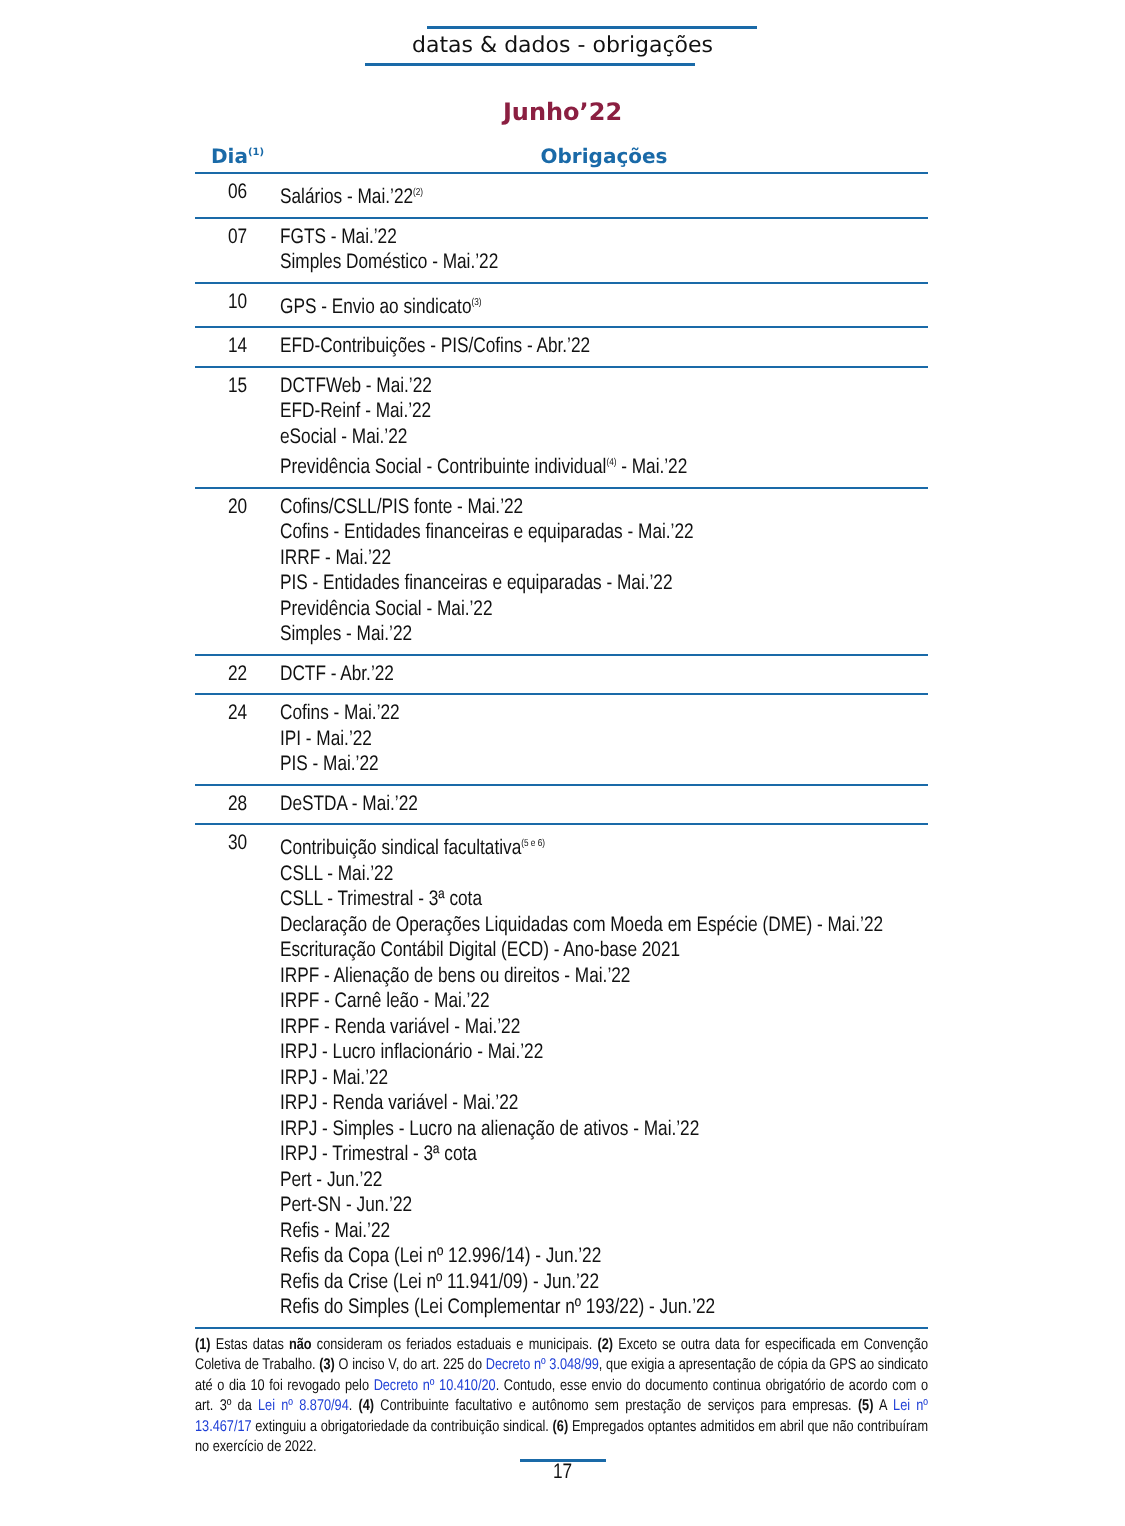datas & dados - obrigações
Junho’22
| Dia<sup>(1)</sup> | Obrigações |
| --- | --- |
| 06 | Salários - Mai.’22<sup>(2)</sup> |
| 07 | FGTS - Mai.’22 Simples Doméstico - Mai.’22 |
| 10 | GPS - Envio ao sindicato<sup>(3)</sup> |
| 14 | EFD-Contribuições - PIS/Cofins - Abr.’22 |
| 15 | DCTFWeb - Mai.’22 EFD-Reinf - Mai.’22 eSocial - Mai.’22 Previdência Social - Contribuinte individual<sup>(4)</sup> - Mai.’22 |
| 20 | Cofins/CSLL/PIS fonte - Mai.’22 Cofins - Entidades financeiras e equiparadas - Mai.’22 IRRF - Mai.’22 PIS - Entidades financeiras e equiparadas - Mai.’22 Previdência Social - Mai.’22 Simples - Mai.’22 |
| 22 | DCTF - Abr.’22 |
| 24 | Cofins - Mai.’22 IPI - Mai.’22 PIS - Mai.’22 |
| 28 | DeSTDA - Mai.’22 |
| 30 | Contribuição sindical facultativa<sup>(5 e 6)</sup> CSLL - Mai.’22 CSLL - Trimestral - 3ª cota Declaração de Operações Liquidadas com Moeda em Espécie (DME) - Mai.’22 Escrituração Contábil Digital (ECD) - Ano-base 2021 IRPF - Alienação de bens ou direitos - Mai.’22 IRPF - Carnê leão - Mai.’22 IRPF - Renda variável - Mai.’22 IRPJ - Lucro inflacionário - Mai.’22 IRPJ - Mai.’22 IRPJ - Renda variável - Mai.’22 IRPJ - Simples - Lucro na alienação de ativos - Mai.’22 IRPJ - Trimestral - 3ª cota Pert - Jun.’22 Pert-SN - Jun.’22 Refis - Mai.’22 Refis da Copa (Lei nº 12.996/14) - Jun.’22 Refis da Crise (Lei nº 11.941/09) - Jun.’22 Refis do Simples (Lei Complementar nº 193/22) - Jun.’22 |
(1) Estas datas não consideram os feriados estaduais e municipais. (2) Exceto se outra data for especificada em Convenção Coletiva de Trabalho. (3) O inciso V, do art. 225 do Decreto nº 3.048/99, que exigia a apresentação de cópia da GPS ao sindicato até o dia 10 foi revogado pelo Decreto nº 10.410/20. Contudo, esse envio do documento continua obrigatório de acordo com o art. 3º da Lei nº 8.870/94. (4) Contribuinte facultativo e autônomo sem prestação de serviços para empresas. (5) A Lei nº 13.467/17 extinguiu a obrigatoriedade da contribuição sindical. (6) Empregados optantes admitidos em abril que não contribuíram no exercício de 2022.
17